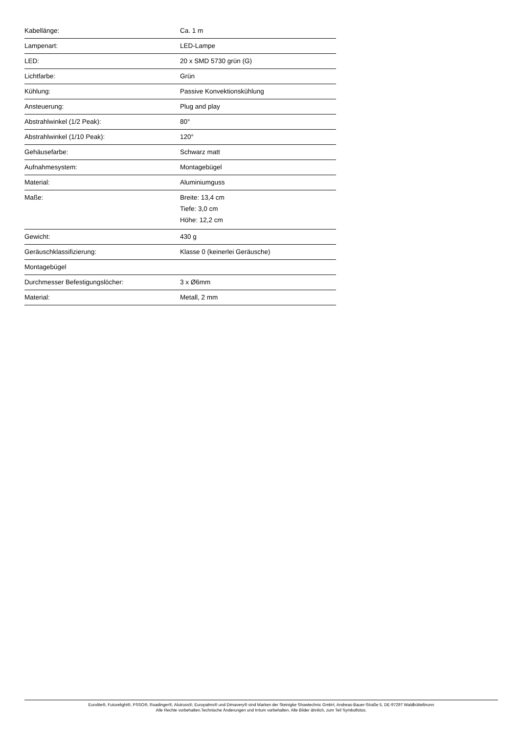| Kabellänge: | Ca. 1 m |
| Lampenart: | LED-Lampe |
| LED: | 20 x SMD 5730 grün (G) |
| Lichtfarbe: | Grün |
| Kühlung: | Passive Konvektionskühlung |
| Ansteuerung: | Plug and play |
| Abstrahlwinkel (1/2 Peak): | 80° |
| Abstrahlwinkel (1/10 Peak): | 120° |
| Gehäusefarbe: | Schwarz matt |
| Aufnahmesystem: | Montagebügel |
| Material: | Aluminiumguss |
| Maße: | Breite: 13,4 cm Tiefe: 3,0 cm Höhe: 12,2 cm |
| Gewicht: | 430 g |
| Geräuschklassifizierung: | Klasse 0 (keinerlei Geräusche) |
| Montagebügel | |
| Durchmesser Befestigungslöcher: | 3 x Ø6mm |
| Material: | Metall, 2 mm |
Eurolite®, Futurelight®, PSSO®, Roadinger®, Alutruss®, Europalms® und Dimavery® sind Marken der Steinigke Showtechnic GmbH, Andreas-Bauer-Straße 5, DE-97297 Waldbüttelbrunn
Alle Rechte vorbehalten.Technische Änderungen und Irrtum vorbehalten. Alle Bilder ähnlich, zum Teil Symbolfotos.